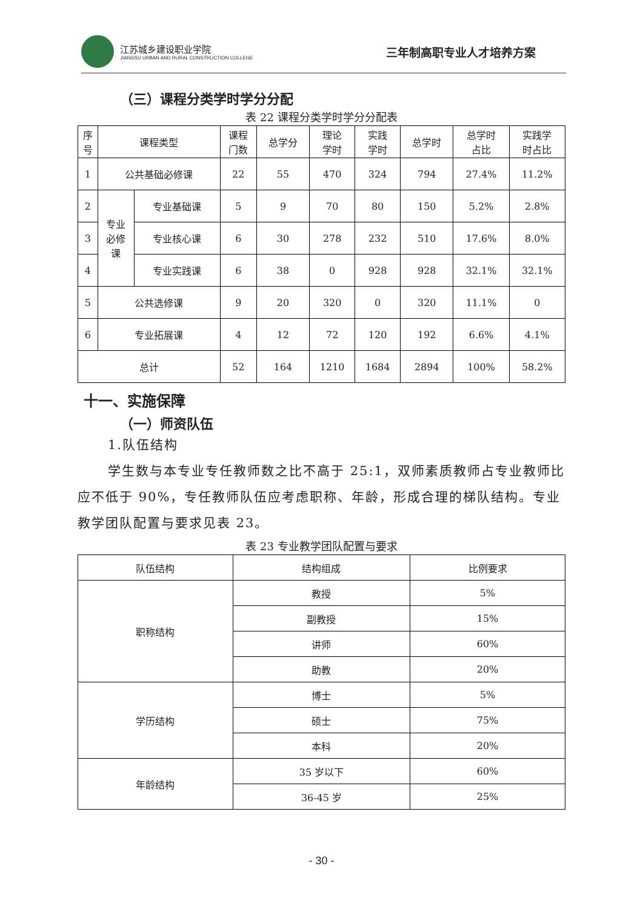江苏城乡建设职业学院
JIANGSU URBAN AND RURAL CONSTRUCTION COLLEGE
三年制高职专业人才培养方案
（三）课程分类学时学分分配
表 22 课程分类学时学分分配表
| 序 号 | 课程类型 | | 课程 门数 | 总学分 | 理论 学时 | 实践 学时 | 总学时 | 总学时 占比 | 实践学 时占比 |
| --- | --- | --- | --- | --- | --- | --- | --- | --- | --- |
| 1 | 公共基础必修课 | | 22 | 55 | 470 | 324 | 794 | 27.4% | 11.2% |
| 2 | 专业 必修 课 | 专业基础课 | 5 | 9 | 70 | 80 | 150 | 5.2% | 2.8% |
| 3 | | 专业核心课 | 6 | 30 | 278 | 232 | 510 | 17.6% | 8.0% |
| 4 | | 专业实践课 | 6 | 38 | 0 | 928 | 928 | 32.1% | 32.1% |
| 5 | 公共选修课 | | 9 | 20 | 320 | 0 | 320 | 11.1% | 0 |
| 6 | 专业拓展课 | | 4 | 12 | 72 | 120 | 192 | 6.6% | 4.1% |
| 总计 | | | 52 | 164 | 1210 | 1684 | 2894 | 100% | 58.2% |
十一、实施保障
（一）师资队伍
1.队伍结构
学生数与本专业专任教师数之比不高于 25:1，双师素质教师占专业教师比应不低于 90%，专任教师队伍应考虑职称、年龄，形成合理的梯队结构。专业教学团队配置与要求见表 23。
表 23 专业教学团队配置与要求
| 队伍结构 | 结构组成 | 比例要求 |
| --- | --- | --- |
| 职称结构 | 教授 | 5% |
| | 副教授 | 15% |
| | 讲师 | 60% |
| | 助教 | 20% |
| 学历结构 | 博士 | 5% |
| | 硕士 | 75% |
| | 本科 | 20% |
| 年龄结构 | 35 岁以下 | 60% |
| | 36-45 岁 | 25% |
- 30 -